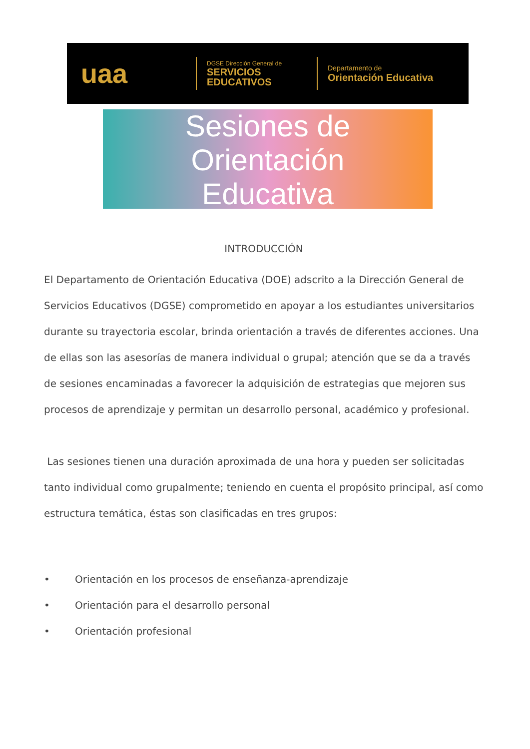uaa
DGSE Dirección General de
SERVICIOS EDUCATIVOS
Departamento de
Orientación Educativa
Sesiones de
Orientación
Educativa
INTRODUCCIÓN
El Departamento de Orientación Educativa (DOE) adscrito a la Dirección General de Servicios Educativos (DGSE) comprometido en apoyar a los estudiantes universitarios durante su trayectoria escolar, brinda orientación a través de diferentes acciones. Una de ellas son las asesorías de manera individual o grupal; atención que se da a través de sesiones encaminadas a favorecer la adquisición de estrategias que mejoren sus procesos de aprendizaje y permitan un desarrollo personal, académico y profesional.
Las sesiones tienen una duración aproximada de una hora y pueden ser solicitadas tanto individual como grupalmente; teniendo en cuenta el propósito principal, así como estructura temática, éstas son clasificadas en tres grupos:
• Orientación en los procesos de enseñanza-aprendizaje
• Orientación para el desarrollo personal
• Orientación profesional